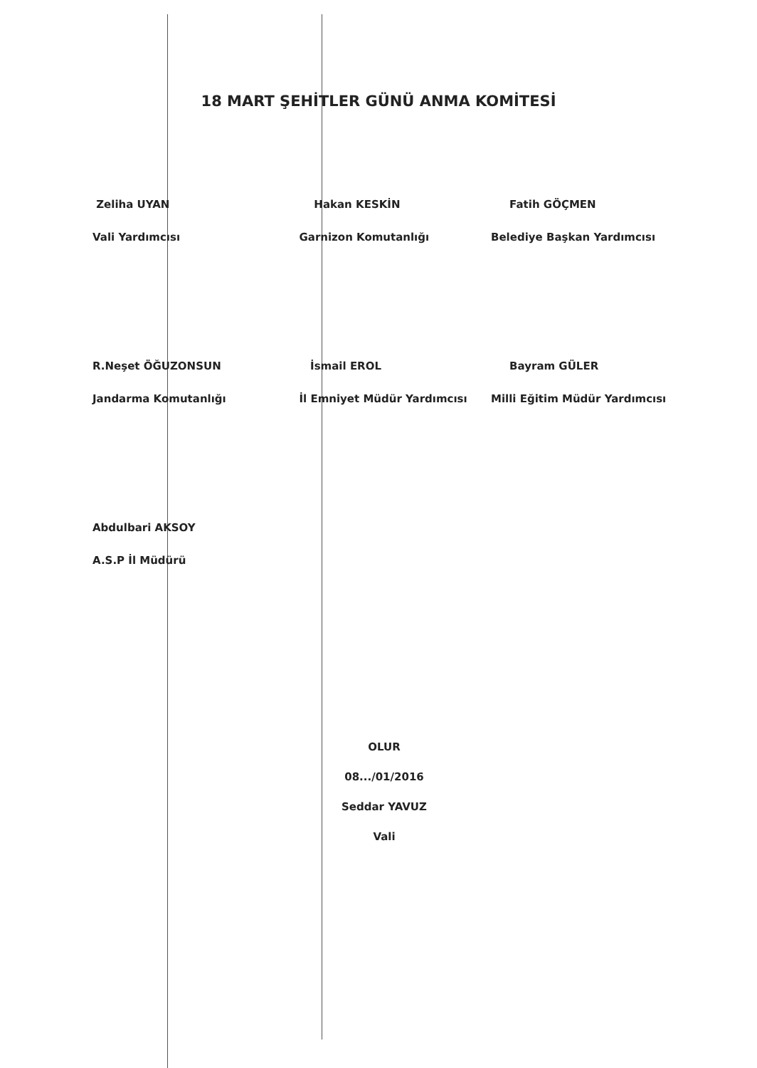18 MART ŞEHİTLER GÜNÜ ANMA KOMİTESİ
Zeliha UYAN
Vali Yardımcısı
Hakan KESKİN
Garnizon Komutanlığı
Fatih GÖÇMEN
Belediye Başkan Yardımcısı
R.Neşet ÖĞUZONSUN
Jandarma Komutanlığı
İsmail EROL
İl Emniyet Müdür Yardımcısı
Bayram GÜLER
Milli Eğitim Müdür Yardımcısı
Abdulbari AKSOY
A.S.P İl Müdürü
OLUR
08.../01/2016
Seddar YAVUZ
Vali